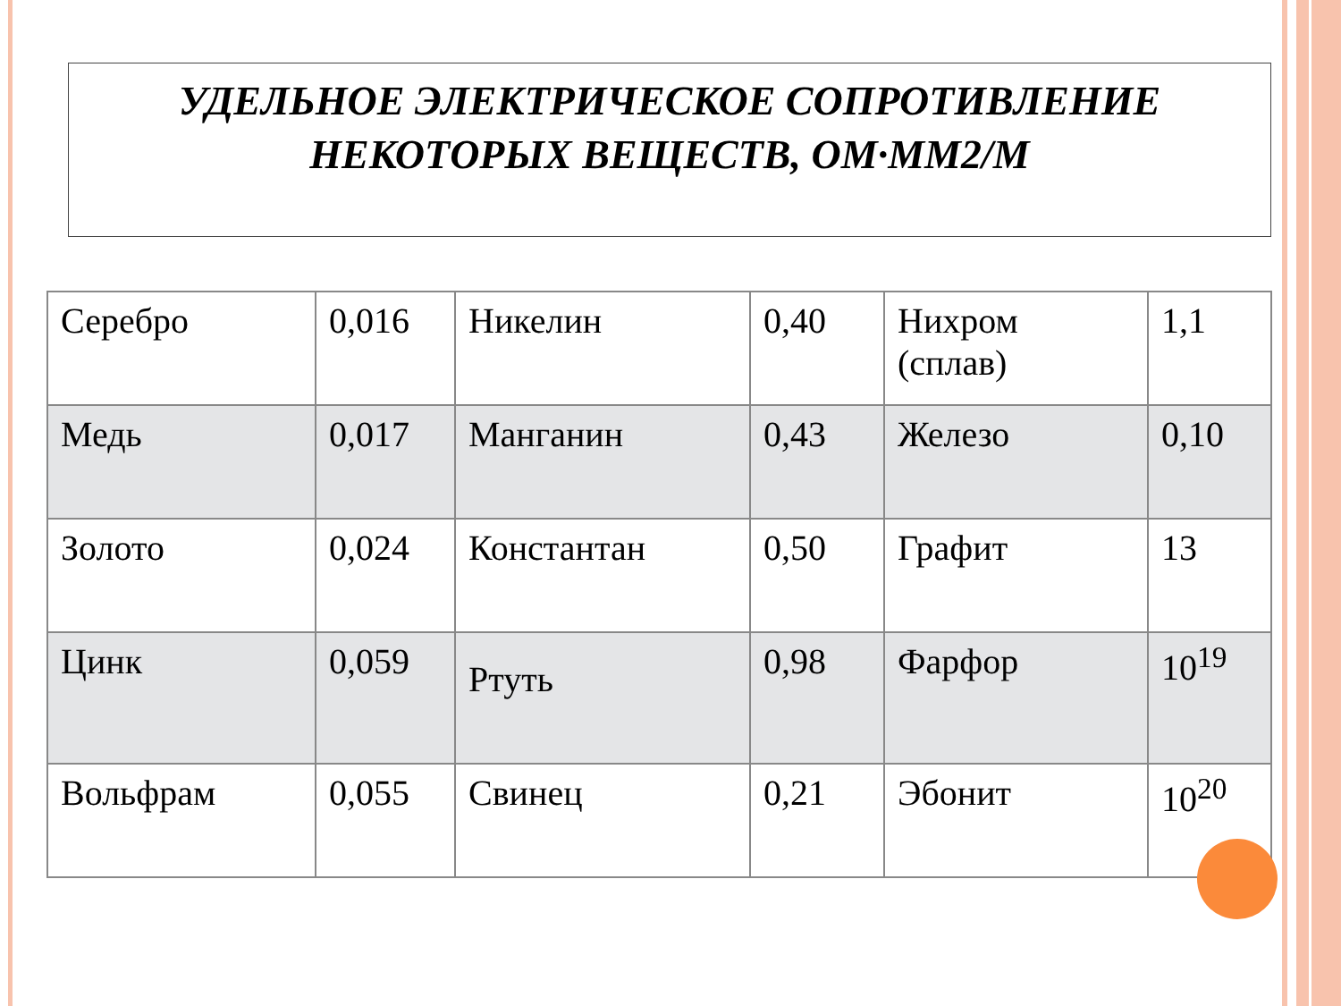УДЕЛЬНОЕ ЭЛЕКТРИЧЕСКОЕ СОПРОТИВЛЕНИЕ
НЕКОТОРЫХ ВЕЩЕСТВ, ОМ·ММ2/М
| Серебро | 0,016 | Никелин | 0,40 | Нихром (сплав) | 1,1 |
| Медь | 0,017 | Манганин | 0,43 | Железо | 0,10 |
| Золото | 0,024 | Константан | 0,50 | Графит | 13 |
| Цинк | 0,059 | Ртуть | 0,98 | Фарфор | 10<sup>19</sup> |
| Вольфрам | 0,055 | Свинец | 0,21 | Эбонит | 10<sup>20</sup> |